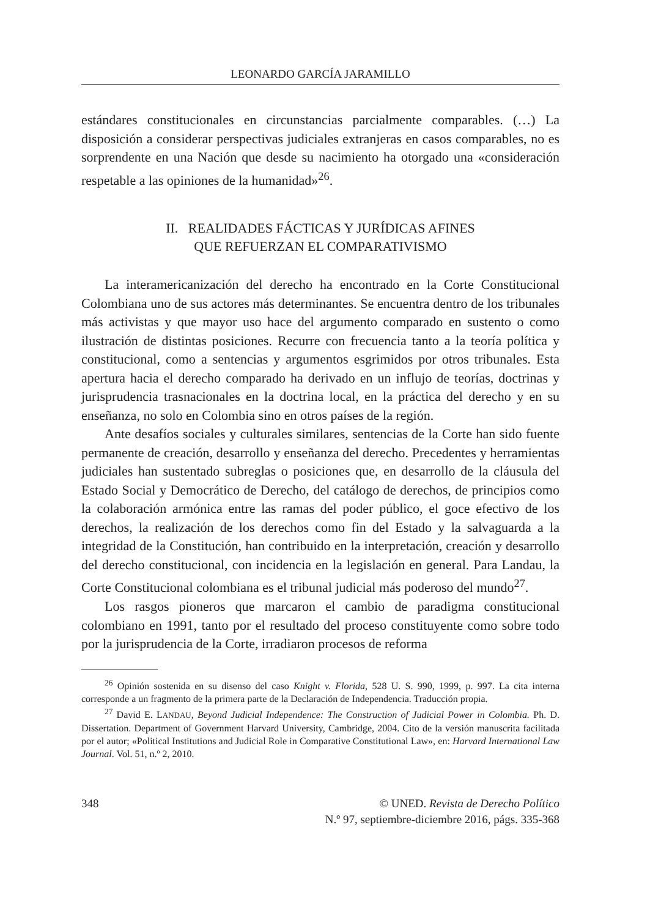LEONARDO GARCÍA JARAMILLO
estándares constitucionales en circunstancias parcialmente comparables. (…) La disposición a considerar perspectivas judiciales extranjeras en casos comparables, no es sorprendente en una Nación que desde su nacimiento ha otorgado una «consideración respetable a las opiniones de la humanidad»<sup>26</sup>.
II. REALIDADES FÁCTICAS Y JURÍDICAS AFINES
QUE REFUERZAN EL COMPARATIVISMO
La interamericanización del derecho ha encontrado en la Corte Constitucional Colombiana uno de sus actores más determinantes. Se encuentra dentro de los tribunales más activistas y que mayor uso hace del argumento comparado en sustento o como ilustración de distintas posiciones. Recurre con frecuencia tanto a la teoría política y constitucional, como a sentencias y argumentos esgrimidos por otros tribunales. Esta apertura hacia el derecho comparado ha derivado en un influjo de teorías, doctrinas y jurisprudencia trasnacionales en la doctrina local, en la práctica del derecho y en su enseñanza, no solo en Colombia sino en otros países de la región.
Ante desafíos sociales y culturales similares, sentencias de la Corte han sido fuente permanente de creación, desarrollo y enseñanza del derecho. Precedentes y herramientas judiciales han sustentado subreglas o posiciones que, en desarrollo de la cláusula del Estado Social y Democrático de Derecho, del catálogo de derechos, de principios como la colaboración armónica entre las ramas del poder público, el goce efectivo de los derechos, la realización de los derechos como fin del Estado y la salvaguarda a la integridad de la Constitución, han contribuido en la interpretación, creación y desarrollo del derecho constitucional, con incidencia en la legislación en general. Para Landau, la Corte Constitucional colombiana es el tribunal judicial más poderoso del mundo<sup>27</sup>.
Los rasgos pioneros que marcaron el cambio de paradigma constitucional colombiano en 1991, tanto por el resultado del proceso constituyente como sobre todo por la jurisprudencia de la Corte, irradiaron procesos de reforma
<sup>26</sup> Opinión sostenida en su disenso del caso Knight v. Florida, 528 U. S. 990, 1999, p. 997. La cita interna corresponde a un fragmento de la primera parte de la Declaración de Independencia. Traducción propia.
<sup>27</sup> David E. LANDAU, Beyond Judicial Independence: The Construction of Judicial Power in Colombia. Ph. D. Dissertation. Department of Government Harvard University, Cambridge, 2004. Cito de la versión manuscrita facilitada por el autor; «Political Institutions and Judicial Role in Comparative Constitutional Law», en: Harvard International Law Journal. Vol. 51, n.º 2, 2010.
348 © UNED. Revista de Derecho Político
N.º 97, septiembre-diciembre 2016, págs. 335-368